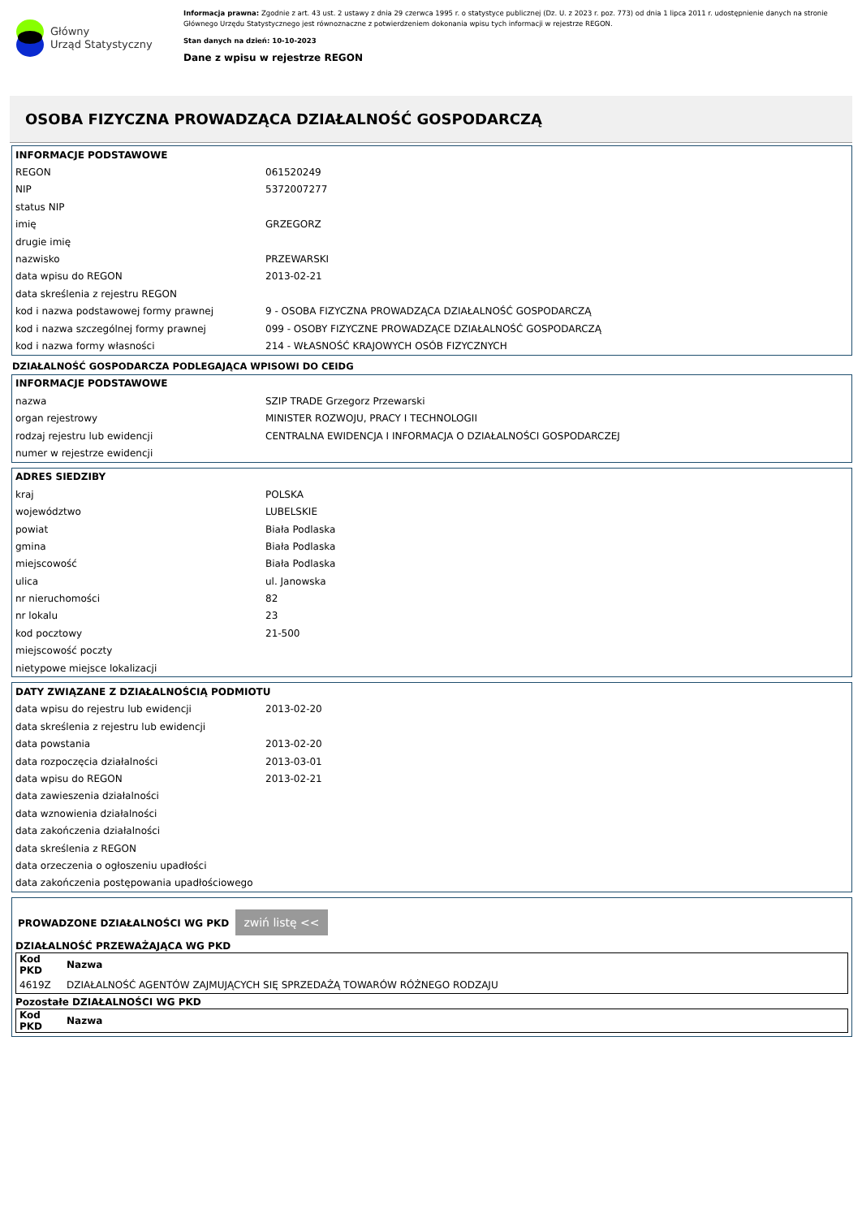Główny
Urząd Statystyczny
Informacja prawna: Zgodnie z art. 43 ust. 2 ustawy z dnia 29 czerwca 1995 r. o statystyce publicznej (Dz. U. z 2023 r. poz. 773) od dnia 1 lipca 2011 r. udostępnienie danych na stronie Głównego Urzędu Statystycznego jest równoznaczne z potwierdzeniem dokonania wpisu tych informacji w rejestrze REGON.
Stan danych na dzień: 10-10-2023
Dane z wpisu w rejestrze REGON
OSOBA FIZYCZNA PROWADZĄCA DZIAŁALNOŚĆ GOSPODARCZĄ
| INFORMACJE PODSTAWOWE | |
| --- | --- |
| REGON | 061520249 |
| NIP | 5372007277 |
| status NIP | |
| imię | GRZEGORZ |
| drugie imię | |
| nazwisko | PRZEWARSKI |
| data wpisu do REGON | 2013-02-21 |
| data skreślenia z rejestru REGON | |
| kod i nazwa podstawowej formy prawnej | 9 - OSOBA FIZYCZNA PROWADZĄCA DZIAŁALNOŚĆ GOSPODARCZĄ |
| kod i nazwa szczególnej formy prawnej | 099 - OSOBY FIZYCZNE PROWADZĄCE DZIAŁALNOŚĆ GOSPODARCZĄ |
| kod i nazwa formy własności | 214 - WŁASNOŚĆ KRAJOWYCH OSÓB FIZYCZNYCH |
DZIAŁALNOŚĆ GOSPODARCZA PODLEGAJĄCA WPISOWI DO CEIDG
| INFORMACJE PODSTAWOWE | |
| --- | --- |
| nazwa | SZIP TRADE Grzegorz Przewarski |
| organ rejestrowy | MINISTER ROZWOJU, PRACY I TECHNOLOGII |
| rodzaj rejestru lub ewidencji | CENTRALNA EWIDENCJA I INFORMACJA O DZIAŁALNOŚCI GOSPODARCZEJ |
| numer w rejestrze ewidencji | |
| ADRES SIEDZIBY | |
| --- | --- |
| kraj | POLSKA |
| województwo | LUBELSKIE |
| powiat | Biała Podlaska |
| gmina | Biała Podlaska |
| miejscowość | Biała Podlaska |
| ulica | ul. Janowska |
| nr nieruchomości | 82 |
| nr lokalu | 23 |
| kod pocztowy | 21-500 |
| miejscowość poczty | |
| nietypowe miejsce lokalizacji | |
| DATY ZWIĄZANE Z DZIAŁALNOŚCIĄ PODMIOTU | |
| --- | --- |
| data wpisu do rejestru lub ewidencji | 2013-02-20 |
| data skreślenia z rejestru lub ewidencji | |
| data powstania | 2013-02-20 |
| data rozpoczęcia działalności | 2013-03-01 |
| data wpisu do REGON | 2013-02-21 |
| data zawieszenia działalności | |
| data wznowienia działalności | |
| data zakończenia działalności | |
| data skreślenia z REGON | |
| data orzeczenia o ogłoszeniu upadłości | |
| data zakończenia postępowania upadłościowego | |
PROWADZONE DZIAŁALNOŚCI WG PKD zwiń listę <<
DZIAŁALNOŚĆ PRZEWAŻAJĄCA WG PKD
| Kod PKD | Nazwa |
| --- | --- |
| 4619Z | DZIAŁALNOŚĆ AGENTÓW ZAJMUJĄCYCH SIĘ SPRZEDAŻĄ TOWARÓW RÓŻNEGO RODZAJU |
Pozostałe DZIAŁALNOŚCI WG PKD
| Kod PKD | Nazwa |
| --- | --- |